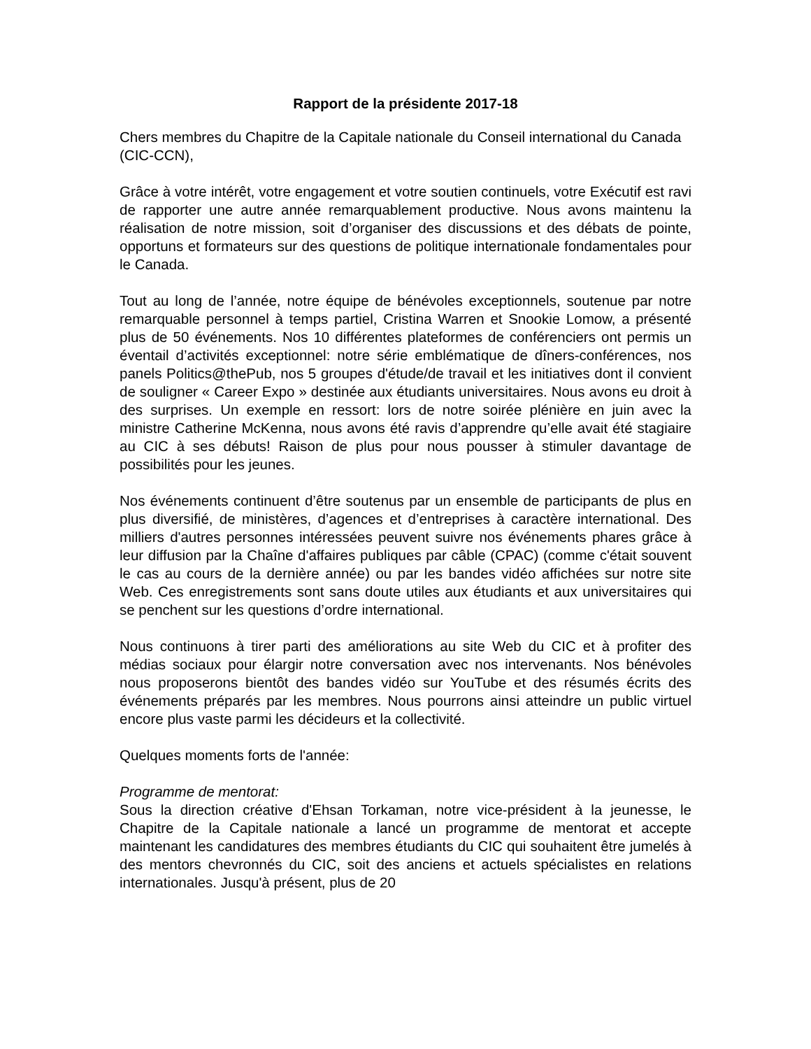Rapport de la présidente 2017-18
Chers membres du Chapitre de la Capitale nationale du Conseil international du Canada (CIC-CCN),
Grâce à votre intérêt, votre engagement et votre soutien continuels, votre Exécutif est ravi de rapporter une autre année remarquablement productive. Nous avons maintenu la réalisation de notre mission, soit d’organiser des discussions et des débats de pointe, opportuns et formateurs sur des questions de politique internationale fondamentales pour le Canada.
Tout au long de l’année, notre équipe de bénévoles exceptionnels, soutenue par notre remarquable personnel à temps partiel, Cristina Warren et Snookie Lomow, a présenté plus de 50 événements. Nos 10 différentes plateformes de conférenciers ont permis un éventail d’activités exceptionnel: notre série emblématique de dîners-conférences, nos panels Politics@thePub, nos 5 groupes d'étude/de travail et les initiatives dont il convient de souligner « Career Expo » destinée aux étudiants universitaires. Nous avons eu droit à des surprises. Un exemple en ressort: lors de notre soirée plénière en juin avec la ministre Catherine McKenna, nous avons été ravis d’apprendre qu’elle avait été stagiaire au CIC à ses débuts! Raison de plus pour nous pousser à stimuler davantage de possibilités pour les jeunes.
Nos événements continuent d’être soutenus par un ensemble de participants de plus en plus diversifié, de ministères, d’agences et d’entreprises à caractère international. Des milliers d'autres personnes intéressées peuvent suivre nos événements phares grâce à leur diffusion par la Chaîne d'affaires publiques par câble (CPAC) (comme c'était souvent le cas au cours de la dernière année) ou par les bandes vidéo affichées sur notre site Web. Ces enregistrements sont sans doute utiles aux étudiants et aux universitaires qui se penchent sur les questions d’ordre international.
Nous continuons à tirer parti des améliorations au site Web du CIC et à profiter des médias sociaux pour élargir notre conversation avec nos intervenants. Nos bénévoles nous proposerons bientôt des bandes vidéo sur YouTube et des résumés écrits des événements préparés par les membres. Nous pourrons ainsi atteindre un public virtuel encore plus vaste parmi les décideurs et la collectivité.
Quelques moments forts de l'année:
Programme de mentorat:
Sous la direction créative d'Ehsan Torkaman, notre vice-président à la jeunesse, le Chapitre de la Capitale nationale a lancé un programme de mentorat et accepte maintenant les candidatures des membres étudiants du CIC qui souhaitent être jumelés à des mentors chevronnés du CIC, soit des anciens et actuels spécialistes en relations internationales. Jusqu'à présent, plus de 20